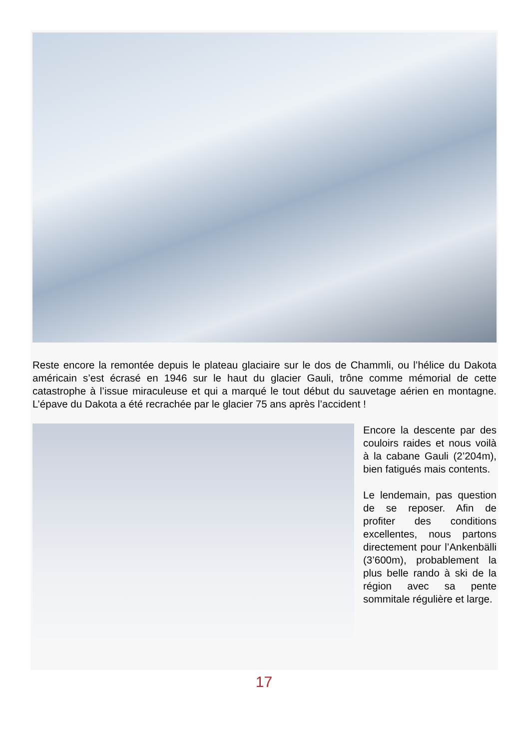Reste encore la remontée depuis le plateau glaciaire sur le dos de Chammli, ou l’hélice du Dakota américain s’est écrasé en 1946 sur le haut du glacier Gauli, trône comme mémorial de cette catastrophe à l’issue miraculeuse et qui a marqué le tout début du sauvetage aérien en montagne. L’épave du Dakota a été recrachée par le glacier 75 ans après l’accident !
Encore la descente par des couloirs raides et nous voilà à la cabane Gauli (2’204m), bien fatigués mais contents.
Le lendemain, pas question de se reposer. Afin de profiter des conditions excellentes, nous partons directement pour l’Ankenbälli (3’600m), probablement la plus belle rando à ski de la région avec sa pente sommitale régulière et large.
17